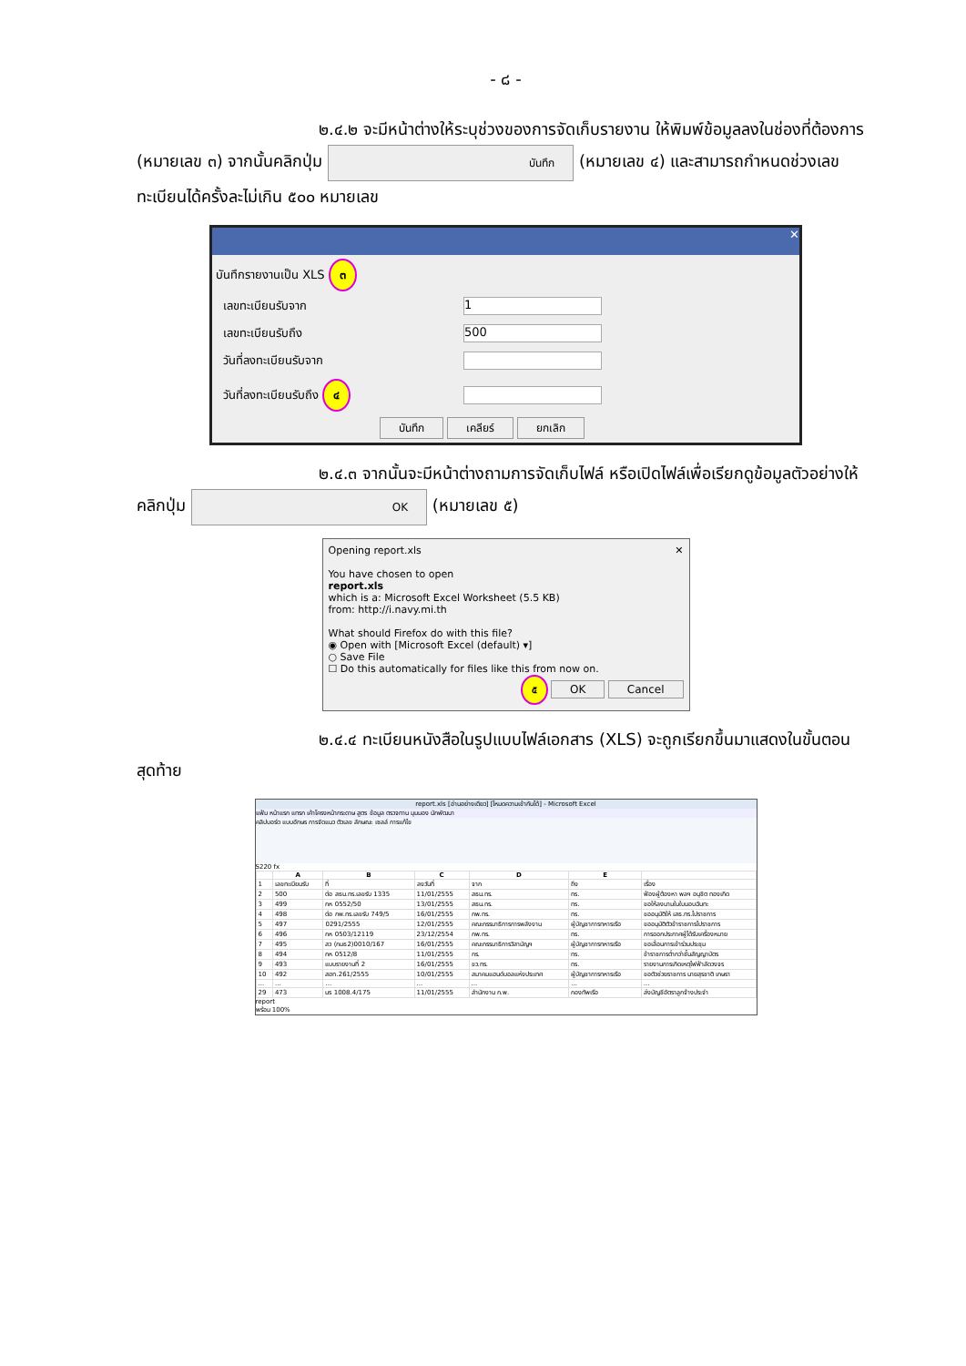- ๘ -
๒.๔.๒ จะมีหน้าต่างให้ระบุช่วงของการจัดเก็บรายงาน ให้พิมพ์ข้อมูลลงในช่องที่ต้องการ (หมายเลข ๓) จากนั้นคลิกปุ่ม บันทึก (หมายเลข ๔) และสามารถกำหนดช่วงเลขทะเบียนได้ครั้งละไม่เกิน ๕๐๐ หมายเลข
✕
บันทึกรายงานเป็น XLS ๓
| เลขทะเบียนรับจาก | 1 |
| เลขทะเบียนรับถึง | 500 |
| วันที่ลงทะเบียนรับจาก | |
| วันที่ลงทะเบียนรับถึง ๔ | |
บันทึก เคลียร์ ยกเลิก
๒.๔.๓ จากนั้นจะมีหน้าต่างถามการจัดเก็บไฟล์ หรือเปิดไฟล์เพื่อเรียกดูข้อมูลตัวอย่างให้คลิกปุ่ม OK (หมายเลข ๕)
Opening report.xls ✕
You have chosen to open
report.xls
which is a: Microsoft Excel Worksheet (5.5 KB)
from: http://i.navy.mi.th
What should Firefox do with this file?
◉ Open with [Microsoft Excel (default) ▾]
○ Save File
☐ Do this automatically for files like this from now on.
๕ OK Cancel
๒.๔.๔ ทะเบียนหนังสือในรูปแบบไฟล์เอกสาร (XLS) จะถูกเรียกขึ้นมาแสดงในขั้นตอนสุดท้าย
report.xls [อ่านอย่างเดียว] [โหมดความเข้ากันได้] - Microsoft Excel
แฟ้ม หน้าแรก แทรก เค้าโครงหน้ากระดาษ สูตร ข้อมูล ตรวจทาน มุมมอง นักพัฒนา
คลิปบอร์ด แบบอักษร การจัดแนว ตัวเลข ลักษณะ เซลล์ การแก้ไข
S220 fx
| | A | B | C | D | E | |
| --- | --- | --- | --- | --- | --- | --- |
| 1 | เลขทะเบียนรับ | ที่ | ลงวันที่ | จาก | ถึง | เรื่อง |
| 2 | 500 | ต่อ สธน.ทร.เลขรับ 1335 | 11/01/2555 | สธน.ทร. | ทร. | ฟ้องผู้ต้องหา พลฯ อนุชิต ทองเกิด |
| 3 | 499 | กห 0552/50 | 13/01/2555 | สธน.ทร. | ทร. | ขอให้ลงนามในใบมอบฉันทะ |
| 4 | 498 | ต่อ กพ.ทร.เลขรับ 749/5 | 16/01/2555 | กพ.ทร. | ทร. | ขออนุมัติให้ เสธ.ทร.ไปราชการ |
| 5 | 497 | 0291/2555 | 12/01/2555 | คณะกรรมาธิการการพลังงาน | ผู้บัญชาการทหารเรือ | ขออนุมัติตัวข้าราชการไปราชการ |
| 6 | 496 | กห 0503/12119 | 23/12/2554 | กพ.ทร. | ทร. | การออกประกาศผู้ได้รับเครื่องหมาย |
| 7 | 495 | สว (กมธ2)0010/167 | 16/01/2555 | คณะกรรมาธิการวิสามัญฯ | ผู้บัญชาการทหารเรือ | ขอเลื่อนการเข้าร่วมประชุม |
| 8 | 494 | กห 0512/8 | 11/01/2555 | กร. | ทร. | ข้าราชการต่ำกว่าชั้นสัญญาบัตร |
| 9 | 493 | แบบรายงานที่ 2 | 16/01/2555 | ขว.ทร. | ทร. | รายงานการเกิดเหตุไฟฟ้าลัดวงจร |
| 10 | 492 | สฮท.261/2555 | 10/01/2555 | สมาคมแฮนด์บอลแห่งประเทศ | ผู้บัญชาการทหารเรือ | ขอตัวช่วยราชการ นายสุรชาติ เกษรา |
| ... | ... | ... | ... | ... | ... | ... |
| 29 | 473 | นร 1008.4/175 | 11/01/2555 | สำนักงาน ก.พ. | กองทัพเรือ | ส่งบัญชีอัตราลูกจ้างประจำ |
report
พร้อม 100%